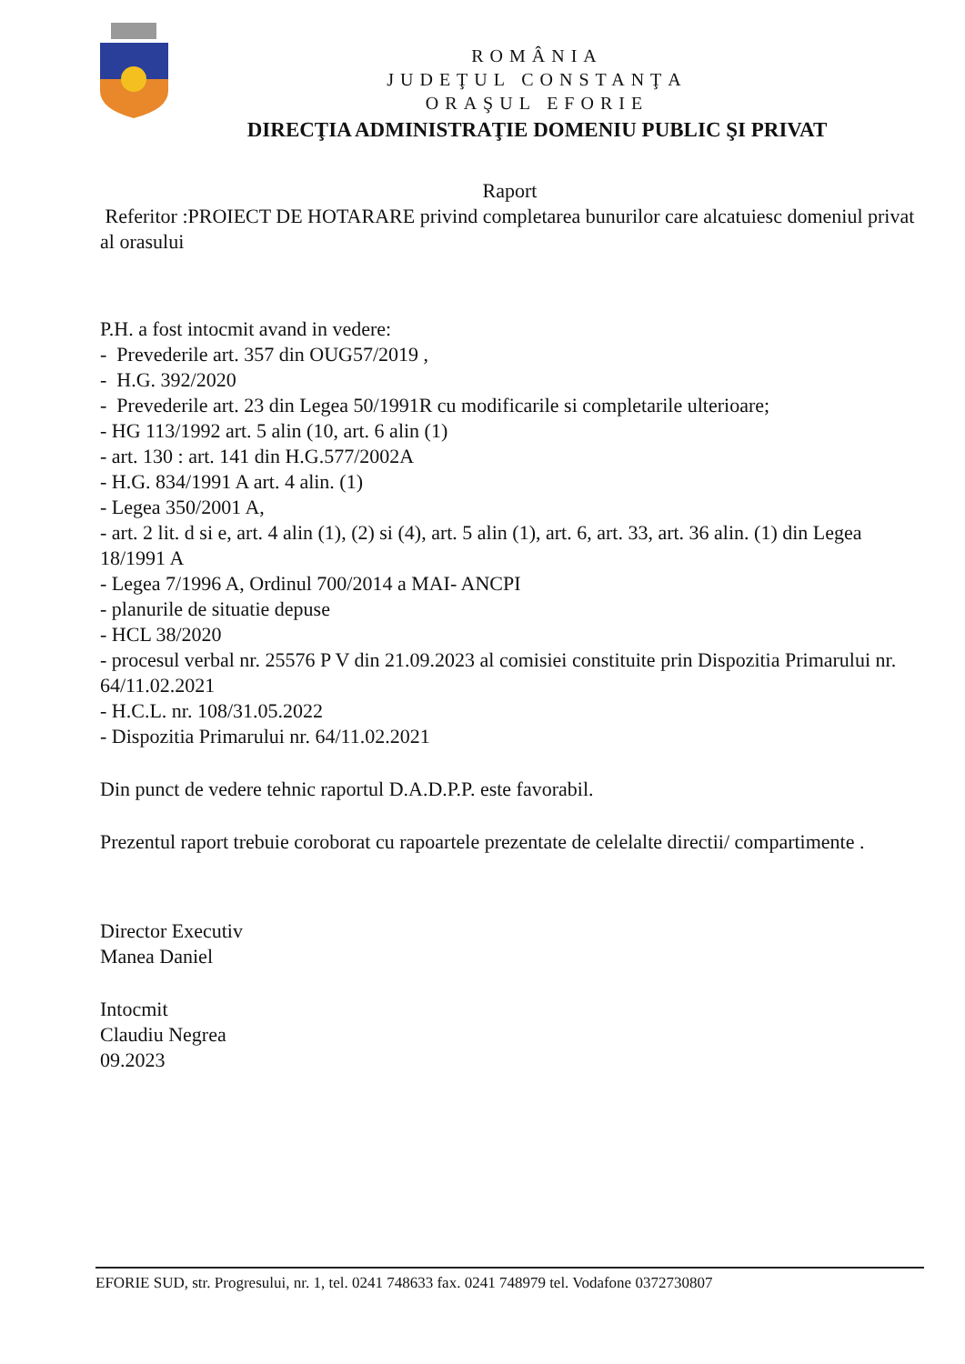ROMÂNIA
JUDEŢUL CONSTANŢA
ORAŞUL EFORIE
DIRECŢIA ADMINISTRAŢIE DOMENIU PUBLIC ŞI PRIVAT
Raport
Referitor :PROIECT DE HOTARARE privind completarea bunurilor care alcatuiesc domeniul privat al orasului
P.H. a fost intocmit avand in vedere:
- Prevederile art. 357 din OUG57/2019 ,
- H.G. 392/2020
- Prevederile art. 23 din Legea 50/1991R cu modificarile si completarile ulterioare;
- HG 113/1992 art. 5 alin (10, art. 6 alin (1)
- art. 130 : art. 141 din H.G.577/2002A
- H.G. 834/1991 A art. 4 alin. (1)
- Legea 350/2001 A,
- art. 2 lit. d si e, art. 4 alin (1), (2) si (4), art. 5 alin (1), art. 6, art. 33, art. 36 alin. (1) din Legea 18/1991 A
- Legea 7/1996 A, Ordinul 700/2014 a MAI- ANCPI
- planurile de situatie depuse
- HCL 38/2020
- procesul verbal nr. 25576 P V din 21.09.2023 al comisiei constituite prin Dispozitia Primarului nr. 64/11.02.2021
- H.C.L. nr. 108/31.05.2022
- Dispozitia Primarului nr. 64/11.02.2021
Din punct de vedere tehnic raportul D.A.D.P.P. este favorabil.
Prezentul raport trebuie coroborat cu rapoartele prezentate de celelalte directii/ compartimente .
Director Executiv
Manea Daniel
Intocmit
Claudiu Negrea
09.2023
EFORIE SUD, str. Progresului, nr. 1, tel. 0241 748633 fax. 0241 748979 tel. Vodafone 0372730807